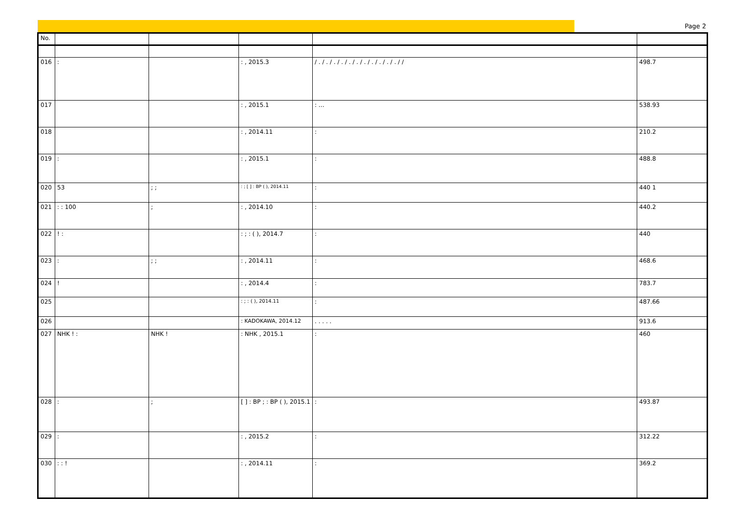Page 2
| No. | | | | | |
| --- | --- | --- | --- | --- | --- |
| 016 | : | | : , 2015.3 | / . / . / . / . / . / . / . / . / . / . / . / / | 498.7 |
| 017 | | | : , 2015.1 | : … | 538.93 |
| 018 | | | : , 2014.11 | : | 210.2 |
| 019 | : | | : , 2015.1 | : | 488.8 |
| 020 | 53 | ; ; | : ; [ ] : BP ( ), 2014.11 | : | 440 1 |
| 021 | : : 100 | ; | : , 2014.10 | : | 440.2 |
| 022 | ! : | | : ; : ( ), 2014.7 | : | 440 |
| 023 | : | ; ; | : , 2014.11 | : | 468.6 |
| 024 | ! | | : , 2014.4 | : | 783.7 |
| 025 | | | : ; : ( ), 2014.11 | : | 487.66 |
| 026 | | | : KADOKAWA, 2014.12 | . . . . . | 913.6 |
| 027 | NHK ! : | NHK ! | : NHK , 2015.1 | : | 460 |
| 028 | : | ; | [ ] : BP ; : BP ( ), 2015.1 | : | 493.87 |
| 029 | : | | : , 2015.2 | : | 312.22 |
| 030 | : : ! | | : , 2014.11 | : | 369.2 |